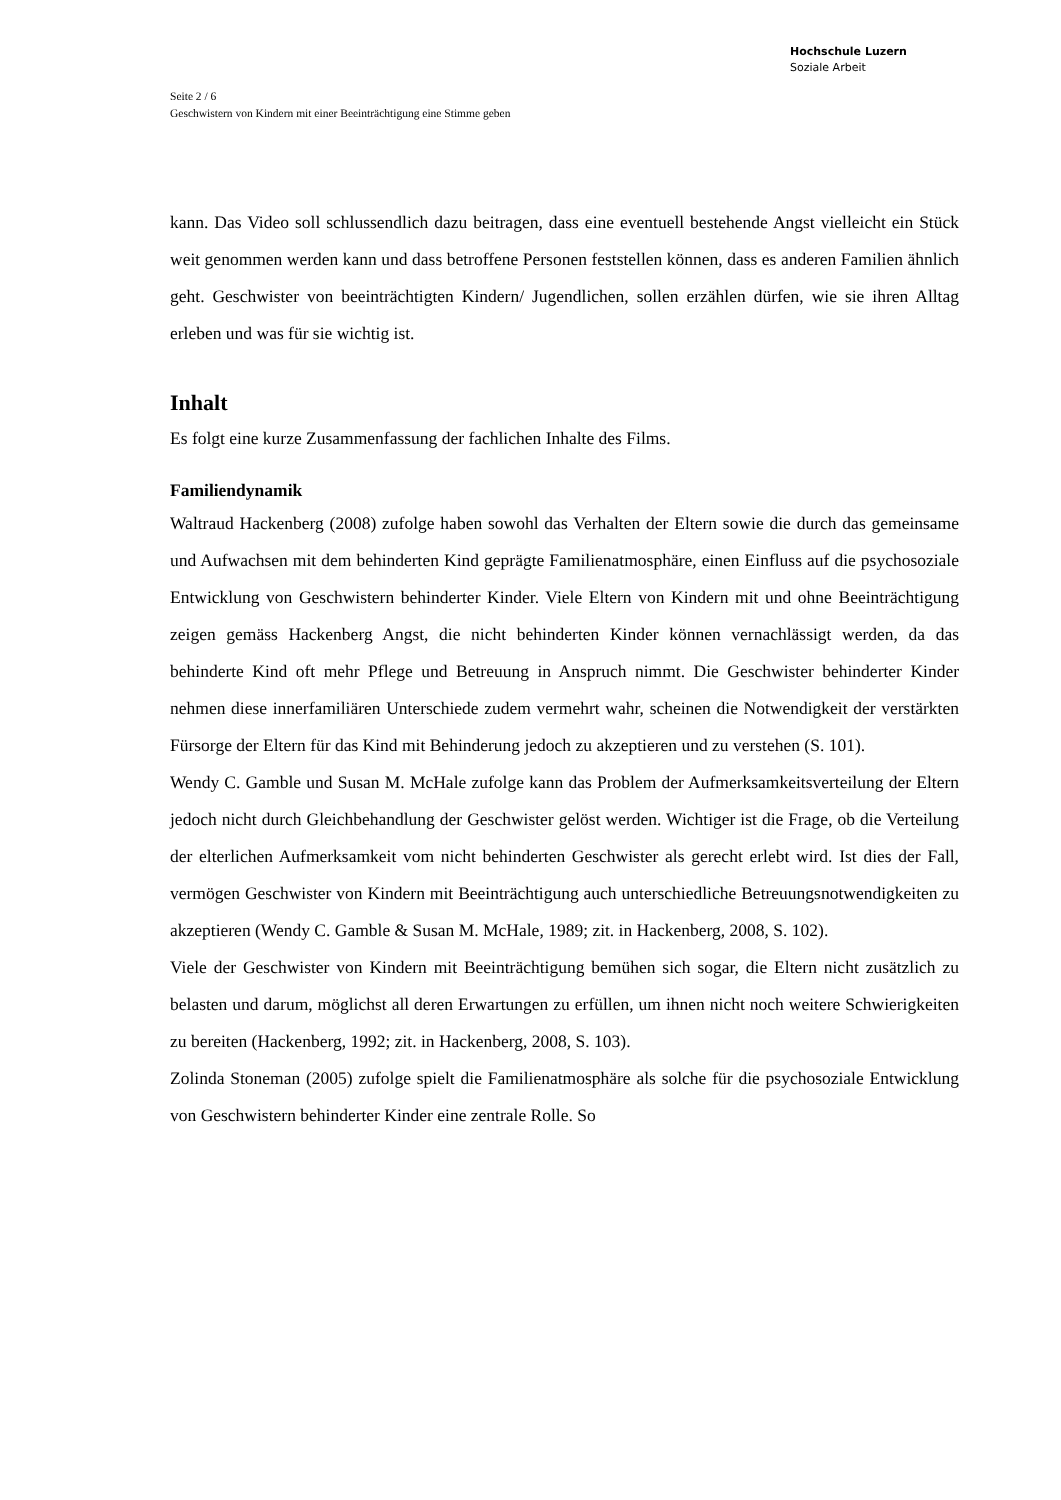Hochschule Luzern
Soziale Arbeit
Seite 2 / 6
Geschwistern von Kindern mit einer Beeinträchtigung eine Stimme geben
kann. Das Video soll schlussendlich dazu beitragen, dass eine eventuell bestehende Angst vielleicht ein Stück weit genommen werden kann und dass betroffene Personen feststellen können, dass es anderen Familien ähnlich geht. Geschwister von beeinträchtigten Kindern/ Jugendlichen, sollen erzählen dürfen, wie sie ihren Alltag erleben und was für sie wichtig ist.
Inhalt
Es folgt eine kurze Zusammenfassung der fachlichen Inhalte des Films.
Familiendynamik
Waltraud Hackenberg (2008) zufolge haben sowohl das Verhalten der Eltern sowie die durch das gemeinsame und Aufwachsen mit dem behinderten Kind geprägte Familienatmosphäre, einen Einfluss auf die psychosoziale Entwicklung von Geschwistern behinderter Kinder. Viele Eltern von Kindern mit und ohne Beeinträchtigung zeigen gemäss Hackenberg Angst, die nicht behinderten Kinder können vernachlässigt werden, da das behinderte Kind oft mehr Pflege und Betreuung in Anspruch nimmt. Die Geschwister behinderter Kinder nehmen diese innerfamiliären Unterschiede zudem vermehrt wahr, scheinen die Notwendigkeit der verstärkten Fürsorge der Eltern für das Kind mit Behinderung jedoch zu akzeptieren und zu verstehen (S. 101).
Wendy C. Gamble und Susan M. McHale zufolge kann das Problem der Aufmerksamkeitsverteilung der Eltern jedoch nicht durch Gleichbehandlung der Geschwister gelöst werden. Wichtiger ist die Frage, ob die Verteilung der elterlichen Aufmerksamkeit vom nicht behinderten Geschwister als gerecht erlebt wird. Ist dies der Fall, vermögen Geschwister von Kindern mit Beeinträchtigung auch unterschiedliche Betreuungsnotwendigkeiten zu akzeptieren (Wendy C. Gamble & Susan M. McHale, 1989; zit. in Hackenberg, 2008, S. 102).
Viele der Geschwister von Kindern mit Beeinträchtigung bemühen sich sogar, die Eltern nicht zusätzlich zu belasten und darum, möglichst all deren Erwartungen zu erfüllen, um ihnen nicht noch weitere Schwierigkeiten zu bereiten (Hackenberg, 1992; zit. in Hackenberg, 2008, S. 103).
Zolinda Stoneman (2005) zufolge spielt die Familienatmosphäre als solche für die psychosoziale Entwicklung von Geschwistern behinderter Kinder eine zentrale Rolle. So